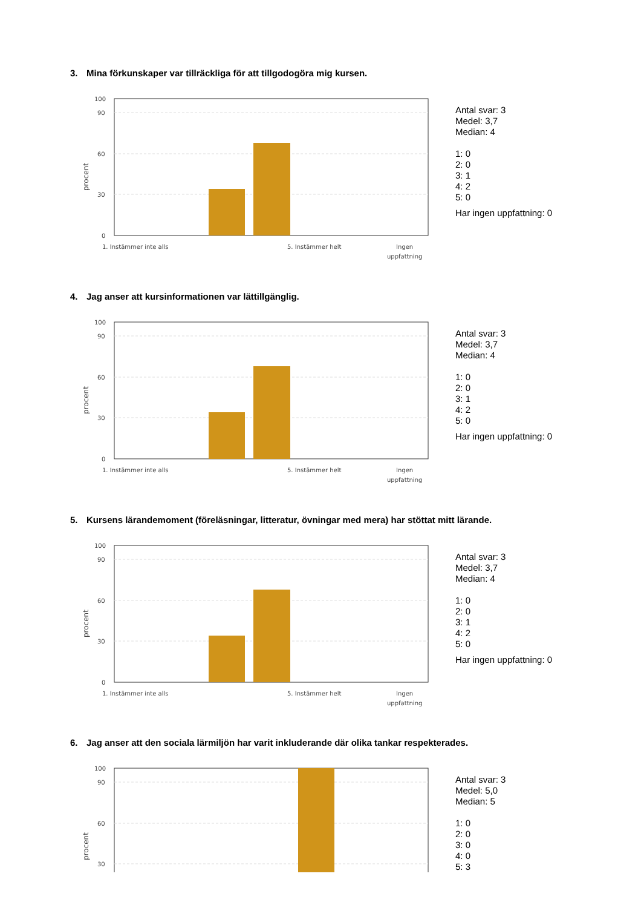3. Mina förkunskaper var tillräckliga för att tillgodogöra mig kursen.
100
90
60
30
0
procent
1. Instämmer inte alls
5. Instämmer helt
Ingen
uppfattning
Antal svar: 3
Medel: 3,7
Median: 4
1: 0
2: 0
3: 1
4: 2
5: 0
Har ingen uppfattning: 0
4. Jag anser att kursinformationen var lättillgänglig.
100
90
60
30
0
procent
1. Instämmer inte alls
5. Instämmer helt
Ingen
uppfattning
Antal svar: 3
Medel: 3,7
Median: 4
1: 0
2: 0
3: 1
4: 2
5: 0
Har ingen uppfattning: 0
5. Kursens lärandemoment (föreläsningar, litteratur, övningar med mera) har stöttat mitt lärande.
100
90
60
30
0
procent
1. Instämmer inte alls
5. Instämmer helt
Ingen
uppfattning
Antal svar: 3
Medel: 3,7
Median: 4
1: 0
2: 0
3: 1
4: 2
5: 0
Har ingen uppfattning: 0
6. Jag anser att den sociala lärmiljön har varit inkluderande där olika tankar respekterades.
100
90
60
30
procent
Antal svar: 3
Medel: 5,0
Median: 5
1: 0
2: 0
3: 0
4: 0
5: 3